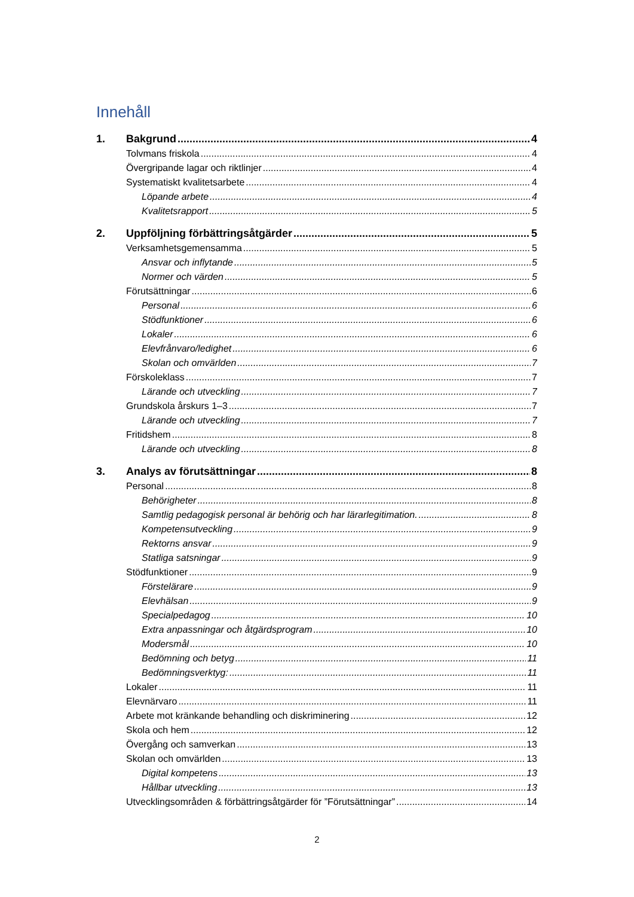Innehåll
1. Bakgrund 4
Tolvmans friskola 4
Övergripande lagar och riktlinjer 4
Systematiskt kvalitetsarbete 4
Löpande arbete 4
Kvalitetsrapport 5
2. Uppföljning förbättringsåtgärder 5
Verksamhetsgemensamma 5
Ansvar och inflytande 5
Normer och värden 5
Förutsättningar 6
Personal 6
Stödfunktioner 6
Lokaler 6
Elevfrånvaro/ledighet 6
Skolan och omvärlden 7
Förskoleklass 7
Lärande och utveckling 7
Grundskola årskurs 1–3 7
Lärande och utveckling 7
Fritidshem 8
Lärande och utveckling 8
3. Analys av förutsättningar 8
Personal 8
Behörigheter 8
Samtlig pedagogisk personal är behörig och har lärarlegitimation. 8
Kompetensutveckling 9
Rektorns ansvar 9
Statliga satsningar 9
Stödfunktioner 9
Förstelärare 9
Elevhälsan 9
Specialpedagog 10
Extra anpassningar och åtgärdsprogram 10
Modersmål 10
Bedömning och betyg 11
Bedömningsverktyg: 11
Lokaler 11
Elevnärvaro 11
Arbete mot kränkande behandling och diskriminering 12
Skola och hem 12
Övergång och samverkan 13
Skolan och omvärlden 13
Digital kompetens 13
Hållbar utveckling 13
Utvecklingsområden & förbättringsåtgärder för ”Förutsättningar” 14
2